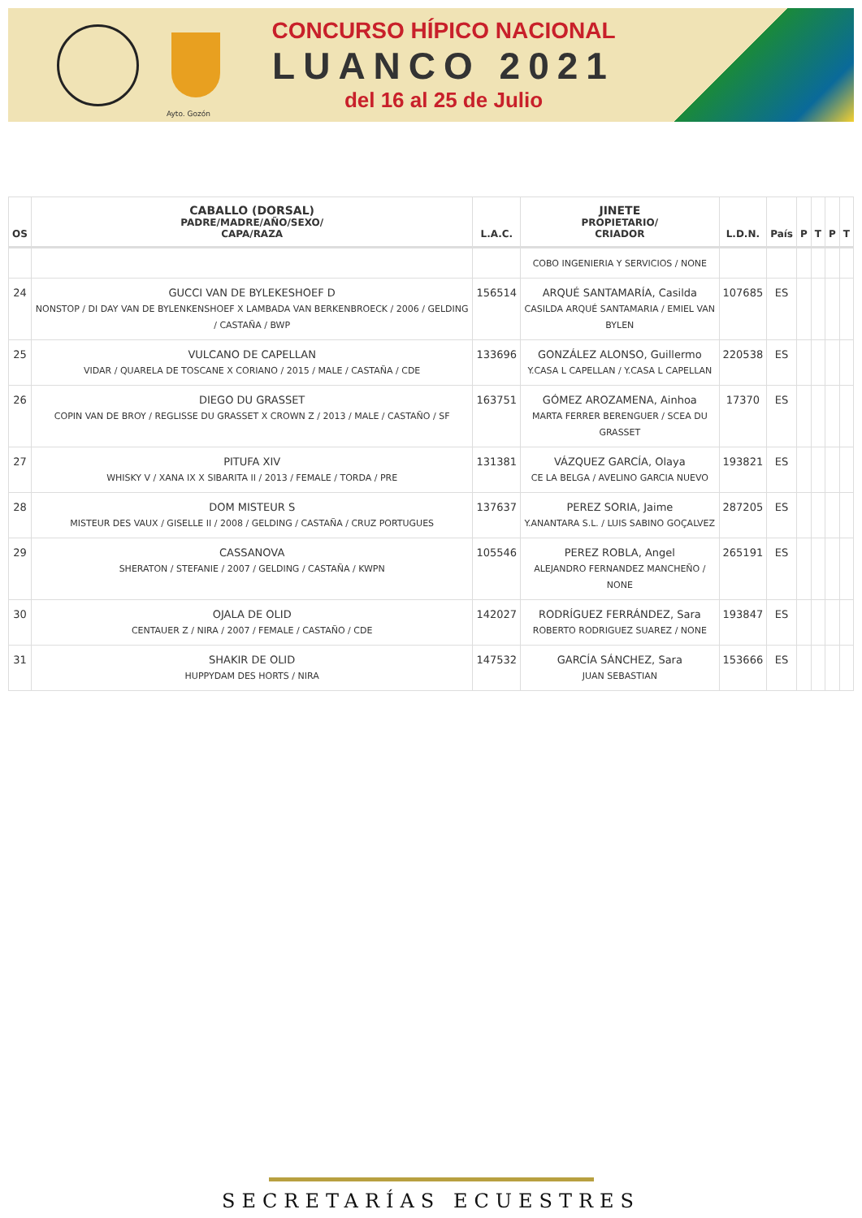CONCURSO HÍPICO NACIONAL
LUANCO 2021
del 16 al 25 de Julio
Ayto. Gozón
| OS | CABALLO (DORSAL) PADRE/MADRE/AÑO/SEXO/ CAPA/RAZA | L.A.C. | JINETE PROPIETARIO/ CRIADOR | L.D.N. | País | P | T | P | T |
| --- | --- | --- | --- | --- | --- | --- | --- | --- | --- |
| | | | COBO INGENIERIA Y SERVICIOS / NONE | | | | | | |
| 24 | GUCCI VAN DE BYLEKESHOEF D NONSTOP / DI DAY VAN DE BYLENKENSHOEF X LAMBADA VAN BERKENBROECK / 2006 / GELDING / CASTAÑA / BWP | 156514 | ARQUÉ SANTAMARÍA, Casilda CASILDA ARQUÉ SANTAMARIA / EMIEL VAN BYLEN | 107685 | ES | | | | |
| 25 | VULCANO DE CAPELLAN VIDAR / QUARELA DE TOSCANE X CORIANO / 2015 / MALE / CASTAÑA / CDE | 133696 | GONZÁLEZ ALONSO, Guillermo Y.CASA L CAPELLAN / Y.CASA L CAPELLAN | 220538 | ES | | | | |
| 26 | DIEGO DU GRASSET COPIN VAN DE BROY / REGLISSE DU GRASSET X CROWN Z / 2013 / MALE / CASTAÑO / SF | 163751 | GÓMEZ AROZAMENA, Ainhoa MARTA FERRER BERENGUER / SCEA DU GRASSET | 17370 | ES | | | | |
| 27 | PITUFA XIV WHISKY V / XANA IX X SIBARITA II / 2013 / FEMALE / TORDA / PRE | 131381 | VÁZQUEZ GARCÍA, Olaya CE LA BELGA / AVELINO GARCIA NUEVO | 193821 | ES | | | | |
| 28 | DOM MISTEUR S MISTEUR DES VAUX / GISELLE II / 2008 / GELDING / CASTAÑA / CRUZ PORTUGUES | 137637 | PEREZ SORIA, Jaime Y.ANANTARA S.L. / LUIS SABINO GOÇALVEZ | 287205 | ES | | | | |
| 29 | CASSANOVA SHERATON / STEFANIE / 2007 / GELDING / CASTAÑA / KWPN | 105546 | PEREZ ROBLA, Angel ALEJANDRO FERNANDEZ MANCHEÑO / NONE | 265191 | ES | | | | |
| 30 | OJALA DE OLID CENTAUER Z / NIRA / 2007 / FEMALE / CASTAÑO / CDE | 142027 | RODRÍGUEZ FERRÁNDEZ, Sara ROBERTO RODRIGUEZ SUAREZ / NONE | 193847 | ES | | | | |
| 31 | SHAKIR DE OLID HUPPYDAM DES HORTS / NIRA | 147532 | GARCÍA SÁNCHEZ, Sara JUAN SEBASTIAN | 153666 | ES | | | | |
SECRETARÍAS ECUESTRES